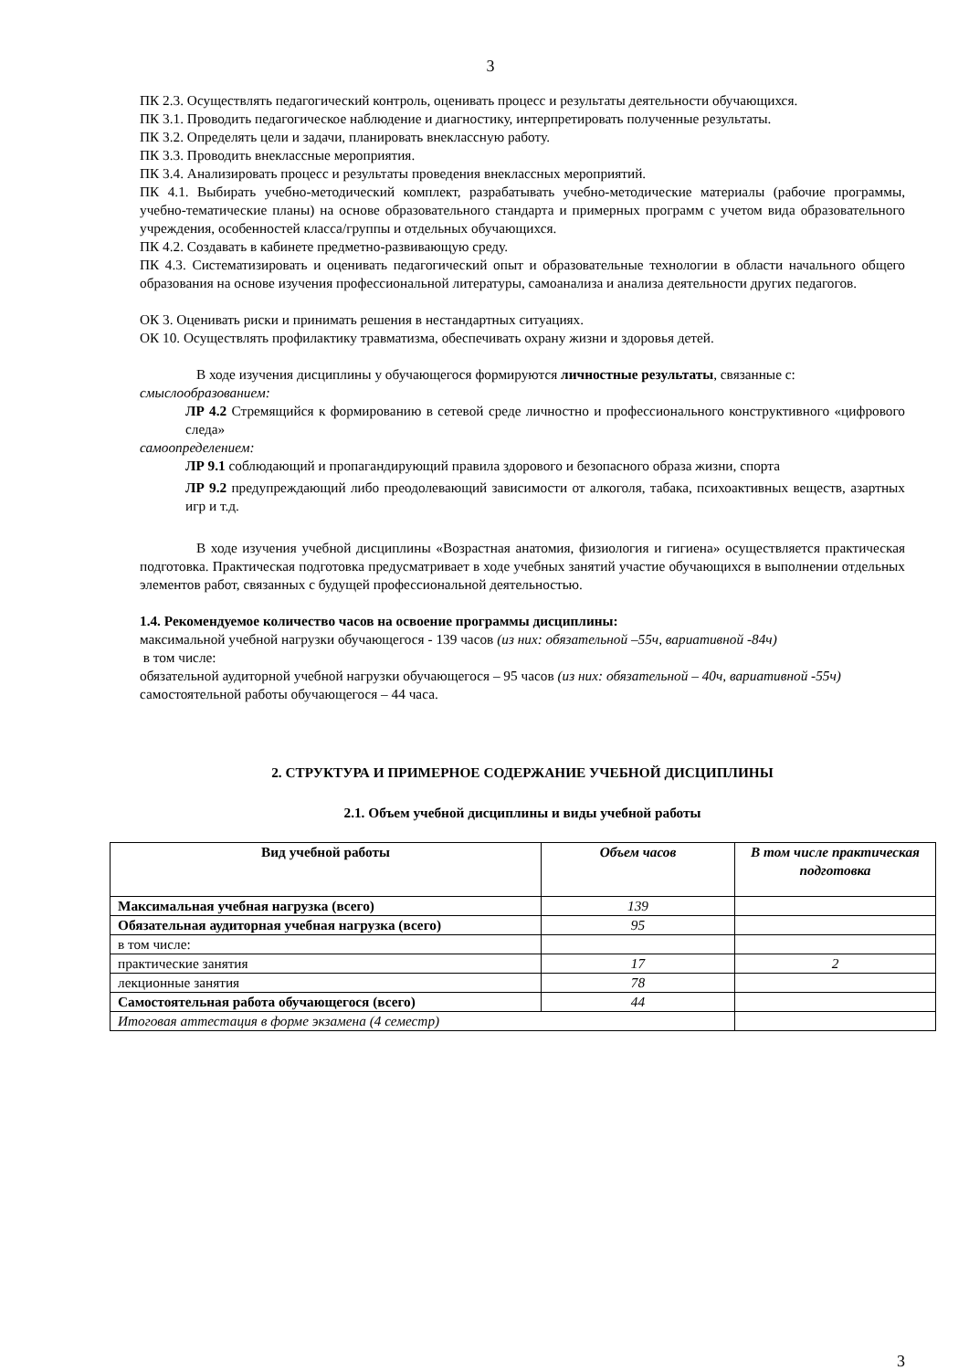3
ПК 2.3. Осуществлять педагогический контроль, оценивать процесс и результаты деятельности обучающихся.
ПК 3.1. Проводить педагогическое наблюдение и диагностику, интерпретировать полученные результаты.
ПК 3.2. Определять цели и задачи, планировать внеклассную работу.
ПК 3.3. Проводить внеклассные мероприятия.
ПК 3.4. Анализировать процесс и результаты проведения внеклассных мероприятий.
ПК 4.1. Выбирать учебно-методический комплект, разрабатывать учебно-методические материалы (рабочие программы, учебно-тематические планы) на основе образовательного стандарта и примерных программ с учетом вида образовательного учреждения, особенностей класса/группы и отдельных обучающихся.
ПК 4.2. Создавать в кабинете предметно-развивающую среду.
ПК 4.3. Систематизировать и оценивать педагогический опыт и образовательные технологии в области начального общего образования на основе изучения профессиональной литературы, самоанализа и анализа деятельности других педагогов.
ОК 3. Оценивать риски и принимать решения в нестандартных ситуациях.
ОК 10. Осуществлять профилактику травматизма, обеспечивать охрану жизни и здоровья детей.
В ходе изучения дисциплины у обучающегося формируются личностные результаты, связанные с:
смыслообразованием:
ЛР 4.2 Стремящийся к формированию в сетевой среде личностно и профессионального конструктивного «цифрового следа»
самоопределением:
ЛР 9.1 соблюдающий и пропагандирующий правила здорового и безопасного образа жизни, спорта
ЛР 9.2 предупреждающий либо преодолевающий зависимости от алкоголя, табака, психоактивных веществ, азартных игр и т.д.
В ходе изучения учебной дисциплины «Возрастная анатомия, физиология и гигиена» осуществляется практическая подготовка. Практическая подготовка предусматривает в ходе учебных занятий участие обучающихся в выполнении отдельных элементов работ, связанных с будущей профессиональной деятельностью.
1.4. Рекомендуемое количество часов на освоение программы дисциплины:
максимальной учебной нагрузки обучающегося - 139 часов (из них: обязательной –55ч, вариативной -84ч)
в том числе:
обязательной аудиторной учебной нагрузки обучающегося – 95 часов (из них: обязательной – 40ч, вариативной -55ч)
самостоятельной работы обучающегося – 44 часа.
2. СТРУКТУРА И ПРИМЕРНОЕ СОДЕРЖАНИЕ УЧЕБНОЙ ДИСЦИПЛИНЫ
2.1. Объем учебной дисциплины и виды учебной работы
| Вид учебной работы | Объем часов | В том числе практическая подготовка |
| --- | --- | --- |
| Максимальная учебная нагрузка (всего) | 139 | |
| Обязательная аудиторная учебная нагрузка (всего) | 95 | |
| в том числе: | | |
| практические занятия | 17 | 2 |
| лекционные занятия | 78 | |
| Самостоятельная работа обучающегося (всего) | 44 | |
| Итоговая аттестация в форме экзамена (4 семестр) | | |
3